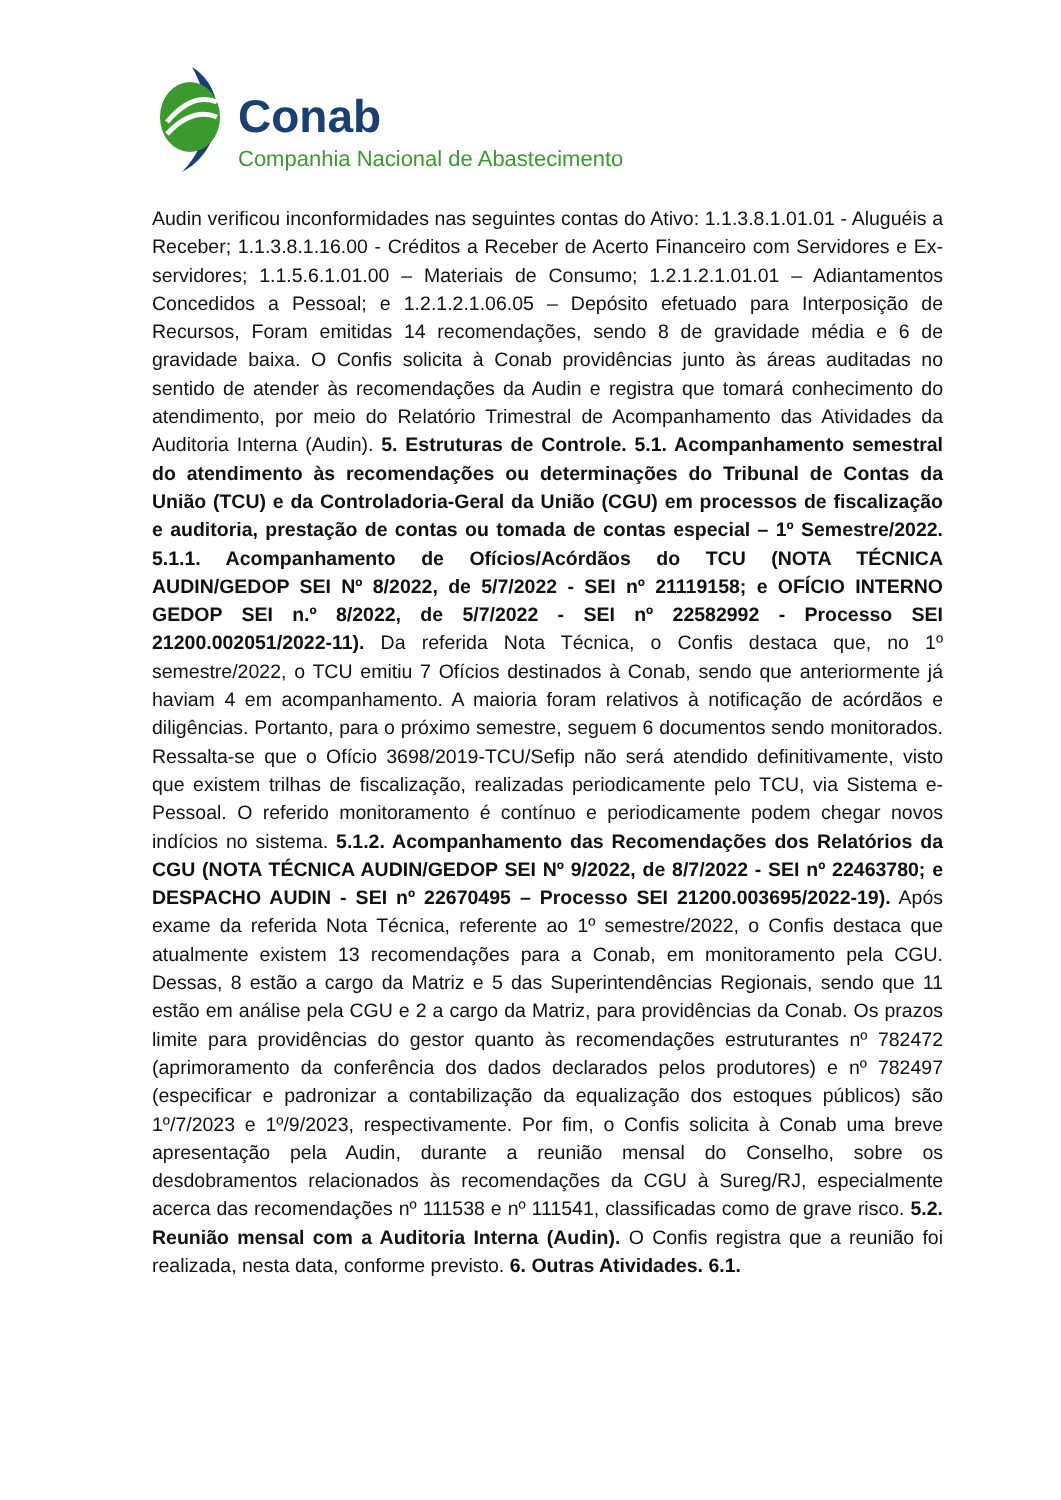Conab
Companhia Nacional de Abastecimento
Audin verificou inconformidades nas seguintes contas do Ativo: 1.1.3.8.1.01.01 - Aluguéis a Receber; 1.1.3.8.1.16.00 - Créditos a Receber de Acerto Financeiro com Servidores e Ex-servidores; 1.1.5.6.1.01.00 – Materiais de Consumo; 1.2.1.2.1.01.01 – Adiantamentos Concedidos a Pessoal; e 1.2.1.2.1.06.05 – Depósito efetuado para Interposição de Recursos, Foram emitidas 14 recomendações, sendo 8 de gravidade média e 6 de gravidade baixa. O Confis solicita à Conab providências junto às áreas auditadas no sentido de atender às recomendações da Audin e registra que tomará conhecimento do atendimento, por meio do Relatório Trimestral de Acompanhamento das Atividades da Auditoria Interna (Audin). 5. Estruturas de Controle. 5.1. Acompanhamento semestral do atendimento às recomendações ou determinações do Tribunal de Contas da União (TCU) e da Controladoria-Geral da União (CGU) em processos de fiscalização e auditoria, prestação de contas ou tomada de contas especial – 1º Semestre/2022. 5.1.1. Acompanhamento de Ofícios/Acórdãos do TCU (NOTA TÉCNICA AUDIN/GEDOP SEI Nº 8/2022, de 5/7/2022 - SEI nº 21119158; e OFÍCIO INTERNO GEDOP SEI n.º 8/2022, de 5/7/2022 - SEI nº 22582992 - Processo SEI 21200.002051/2022-11). Da referida Nota Técnica, o Confis destaca que, no 1º semestre/2022, o TCU emitiu 7 Ofícios destinados à Conab, sendo que anteriormente já haviam 4 em acompanhamento. A maioria foram relativos à notificação de acórdãos e diligências. Portanto, para o próximo semestre, seguem 6 documentos sendo monitorados. Ressalta-se que o Ofício 3698/2019-TCU/Sefip não será atendido definitivamente, visto que existem trilhas de fiscalização, realizadas periodicamente pelo TCU, via Sistema e-Pessoal. O referido monitoramento é contínuo e periodicamente podem chegar novos indícios no sistema. 5.1.2. Acompanhamento das Recomendações dos Relatórios da CGU (NOTA TÉCNICA AUDIN/GEDOP SEI Nº 9/2022, de 8/7/2022 - SEI nº 22463780; e DESPACHO AUDIN - SEI nº 22670495 – Processo SEI 21200.003695/2022-19). Após exame da referida Nota Técnica, referente ao 1º semestre/2022, o Confis destaca que atualmente existem 13 recomendações para a Conab, em monitoramento pela CGU. Dessas, 8 estão a cargo da Matriz e 5 das Superintendências Regionais, sendo que 11 estão em análise pela CGU e 2 a cargo da Matriz, para providências da Conab. Os prazos limite para providências do gestor quanto às recomendações estruturantes nº 782472 (aprimoramento da conferência dos dados declarados pelos produtores) e nº 782497 (especificar e padronizar a contabilização da equalização dos estoques públicos) são 1º/7/2023 e 1º/9/2023, respectivamente. Por fim, o Confis solicita à Conab uma breve apresentação pela Audin, durante a reunião mensal do Conselho, sobre os desdobramentos relacionados às recomendações da CGU à Sureg/RJ, especialmente acerca das recomendações nº 111538 e nº 111541, classificadas como de grave risco. 5.2. Reunião mensal com a Auditoria Interna (Audin). O Confis registra que a reunião foi realizada, nesta data, conforme previsto. 6. Outras Atividades. 6.1.